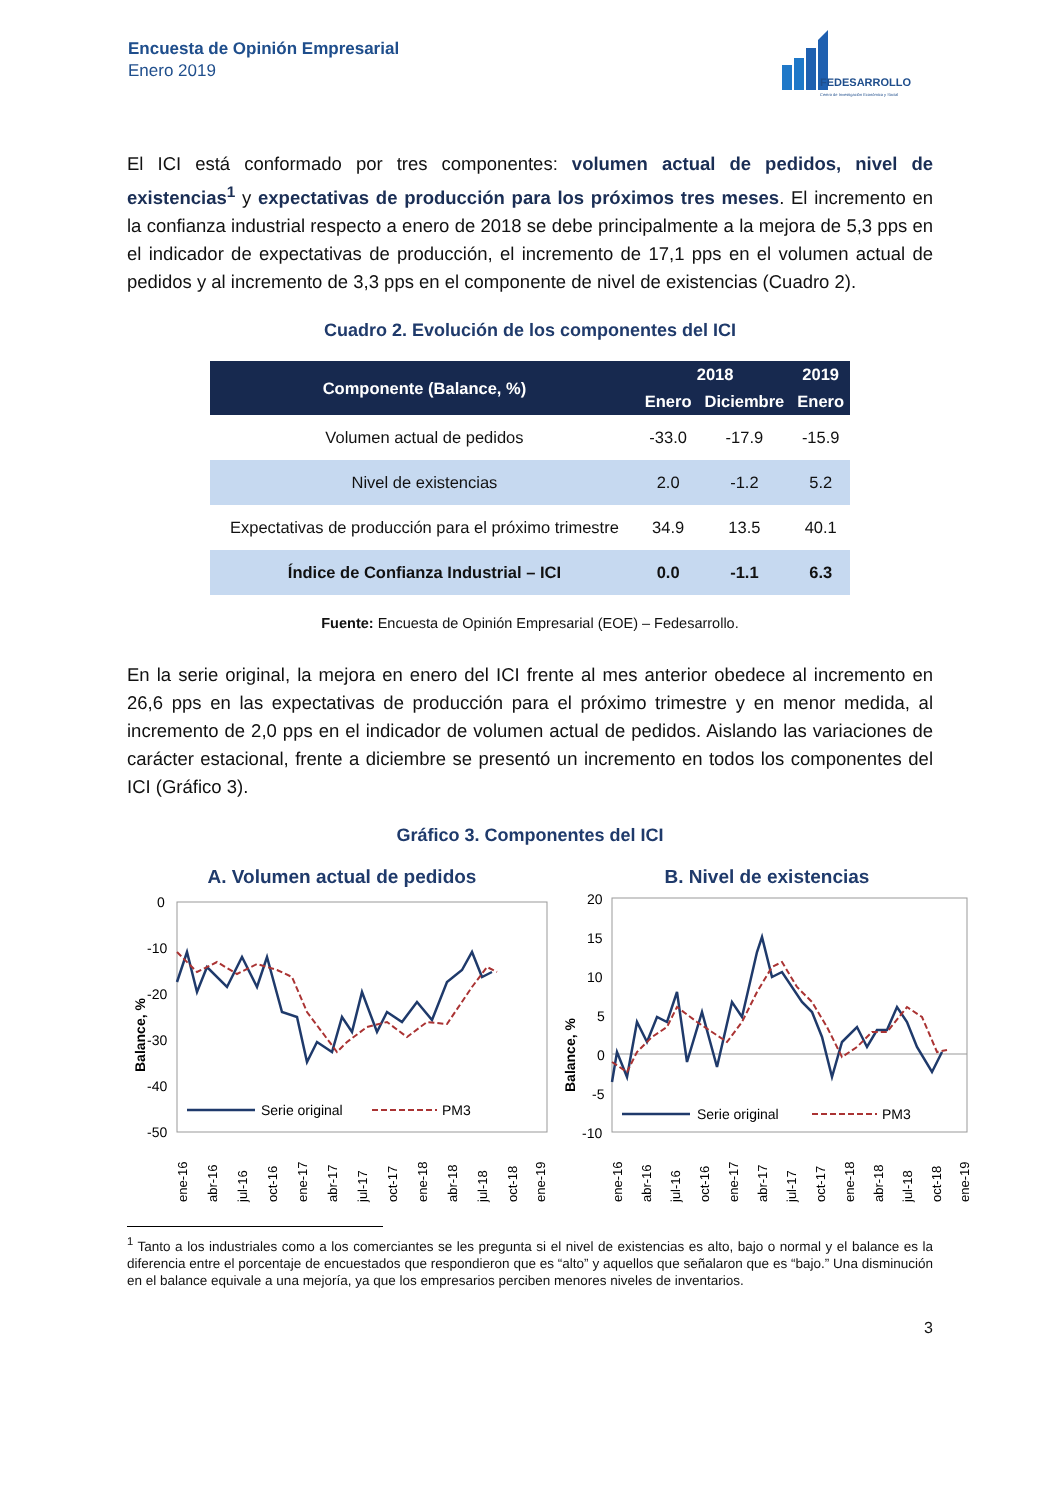Encuesta de Opinión Empresarial
Enero 2019
FEDESARROLLO
Centro de Investigación Económica y Social
El ICI está conformado por tres componentes: volumen actual de pedidos, nivel de existencias<sup>1</sup> y expectativas de producción para los próximos tres meses. El incremento en la confianza industrial respecto a enero de 2018 se debe principalmente a la mejora de 5,3 pps en el indicador de expectativas de producción, el incremento de 17,1 pps en el volumen actual de pedidos y al incremento de 3,3 pps en el componente de nivel de existencias (Cuadro 2).
Cuadro 2. Evolución de los componentes del ICI
| Componente (Balance, %) | 2018 | | 2019 |
| --- | --- | --- | --- |
| | Enero | Diciembre | Enero |
| Volumen actual de pedidos | -33.0 | -17.9 | -15.9 |
| Nivel de existencias | 2.0 | -1.2 | 5.2 |
| Expectativas de producción para el próximo trimestre | 34.9 | 13.5 | 40.1 |
| Índice de Confianza Industrial – ICI | 0.0 | -1.1 | 6.3 |
Fuente: Encuesta de Opinión Empresarial (EOE) – Fedesarrollo.
En la serie original, la mejora en enero del ICI frente al mes anterior obedece al incremento en 26,6 pps en las expectativas de producción para el próximo trimestre y en menor medida, al incremento de 2,0 pps en el indicador de volumen actual de pedidos. Aislando las variaciones de carácter estacional, frente a diciembre se presentó un incremento en todos los componentes del ICI (Gráfico 3).
Gráfico 3. Componentes del ICI
A. Volumen actual de pedidos
Balance, %
0
-10
-20
-30
-40
-50
Serie original
PM3
ene-16
abr-16
jul-16
oct-16
ene-17
abr-17
jul-17
oct-17
ene-18
abr-18
jul-18
oct-18
ene-19
B. Nivel de existencias
Balance, %
20
15
10
5
0
-5
-10
Serie original
PM3
ene-16
abr-16
jul-16
oct-16
ene-17
abr-17
jul-17
oct-17
ene-18
abr-18
jul-18
oct-18
ene-19
<sup>1</sup> Tanto a los industriales como a los comerciantes se les pregunta si el nivel de existencias es alto, bajo o normal y el balance es la diferencia entre el porcentaje de encuestados que respondieron que es “alto” y aquellos que señalaron que es “bajo.” Una disminución en el balance equivale a una mejoría, ya que los empresarios perciben menores niveles de inventarios.
3